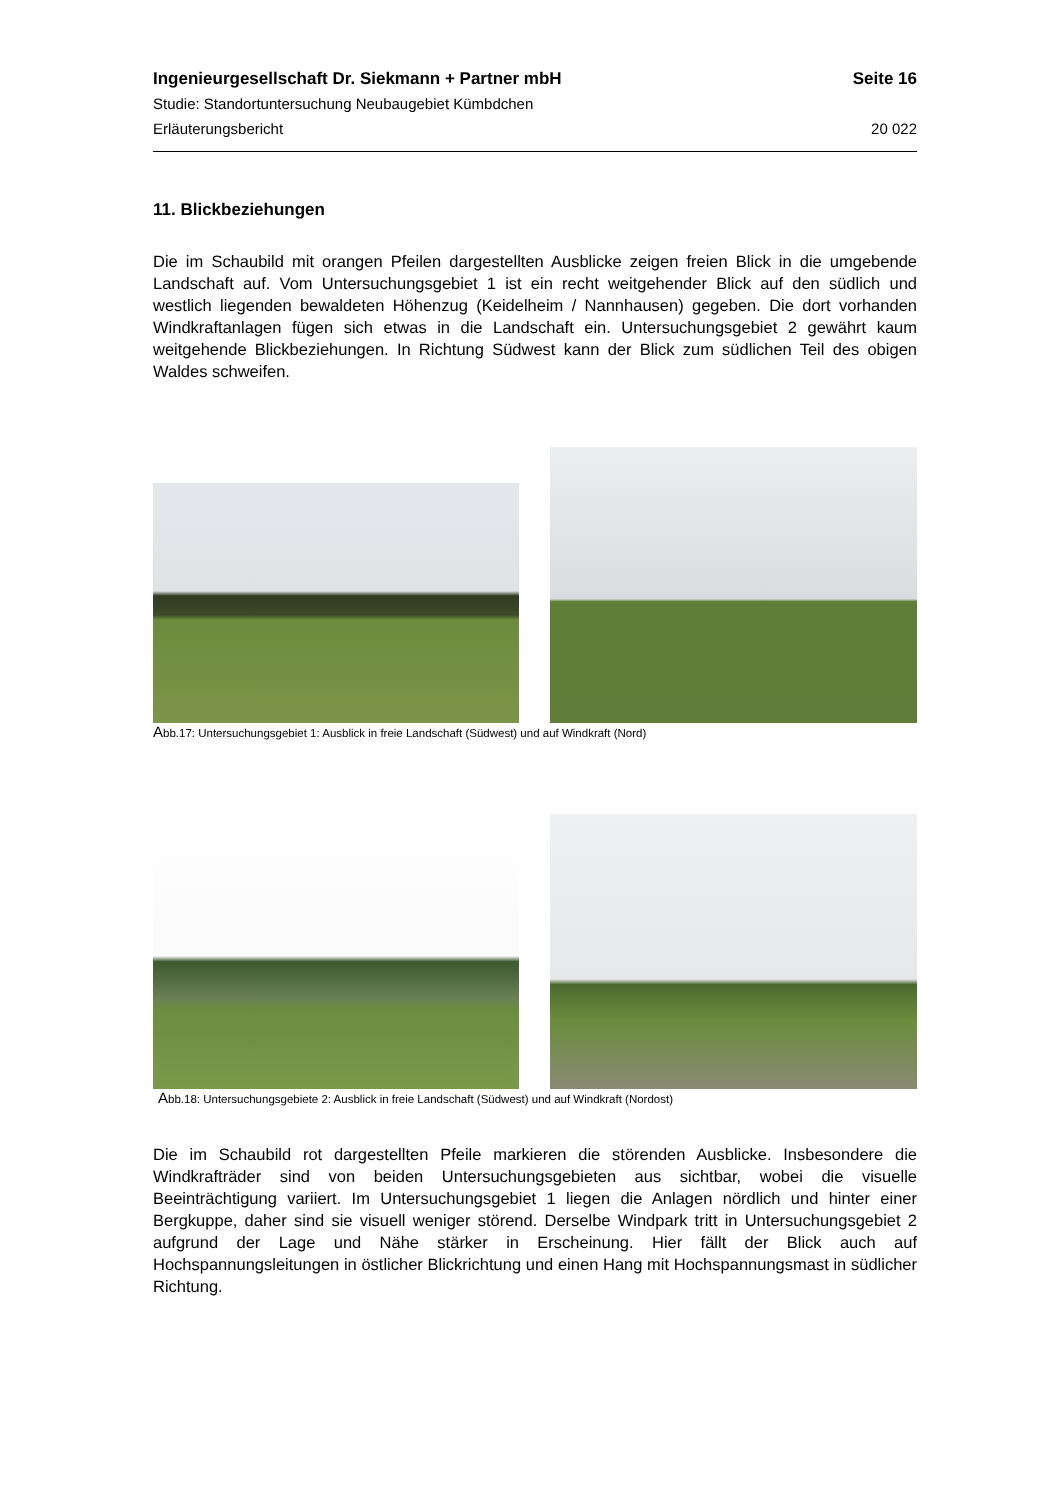Ingenieurgesellschaft Dr. Siekmann + Partner mbH Seite 16
Studie: Standortuntersuchung Neubaugebiet Kümbdchen
Erläuterungsbericht 20 022
11. Blickbeziehungen
Die im Schaubild mit orangen Pfeilen dargestellten Ausblicke zeigen freien Blick in die umgebende Landschaft auf. Vom Untersuchungsgebiet 1 ist ein recht weitgehender Blick auf den südlich und westlich liegenden bewaldeten Höhenzug (Keidelheim / Nann­hausen) gegeben. Die dort vorhanden Windkraftanlagen fügen sich etwas in die Land­schaft ein. Untersuchungsgebiet 2 gewährt kaum weitgehende Blickbeziehungen. In Richtung Südwest kann der Blick zum südlichen Teil des obigen Waldes schweifen.
Abb.17: Untersuchungsgebiet 1: Ausblick in freie Landschaft (Südwest) und auf Windkraft (Nord)
Abb.18: Untersuchungsgebiete 2: Ausblick in freie Landschaft (Südwest) und auf Windkraft (Nordost)
Die im Schaubild rot dargestellten Pfeile markieren die störenden Ausblicke. Insbeson­dere die Windkrafträder sind von beiden Untersuchungsgebieten aus sichtbar, wobei die visuelle Beeinträchtigung variiert. Im Untersuchungsgebiet 1 liegen die Anlagen nördlich und hinter einer Bergkuppe, daher sind sie visuell weniger störend. Derselbe Windpark tritt in Untersuchungsgebiet 2 aufgrund der Lage und Nähe stärker in Erscheinung. Hier fällt der Blick auch auf Hochspannungsleitungen in östlicher Blickrichtung und einen Hang mit Hochspannungsmast in südlicher Richtung.